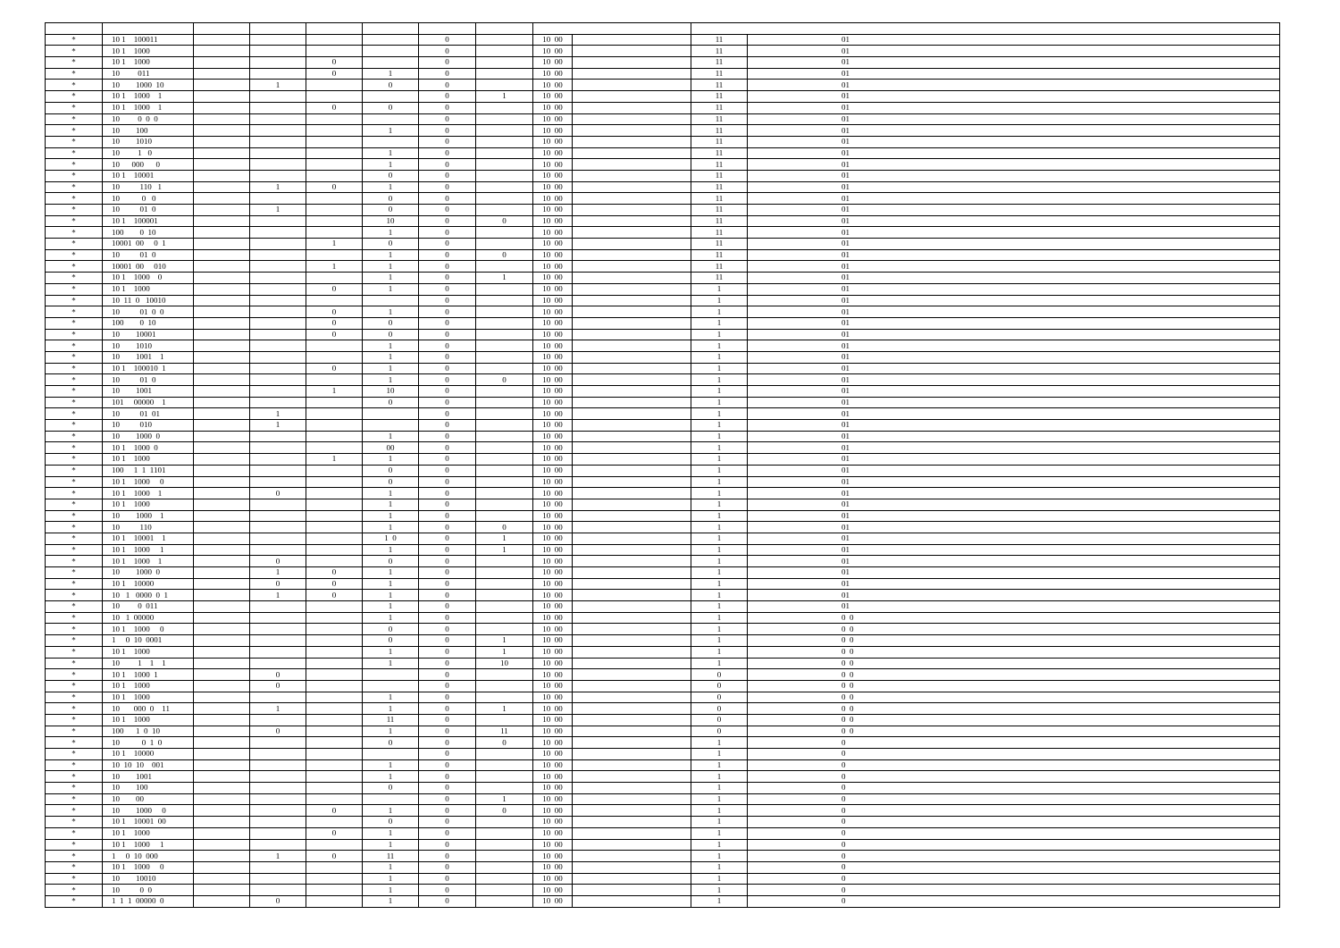| * | 10 1 100011 | | | | | 0 | | 10 00 | | 11 | 01 |
| * | 10 1 1000 | | | | | 0 | | 10 00 | | 11 | 01 |
| * | 10 1 1000 | | | 0 | | 0 | | 10 00 | | 11 | 01 |
| * | 10 011 | | | 0 | 1 | 0 | | 10 00 | | 11 | 01 |
| * | 10 1000 10 | | 1 | | 0 | 0 | | 10 00 | | 11 | 01 |
| * | 10 1 1000 1 | | | | | 0 | 1 | 10 00 | | 11 | 01 |
| * | 10 1 1000 1 | | | 0 | 0 | 0 | | 10 00 | | 11 | 01 |
| * | 10 0 0 0 | | | | | 0 | | 10 00 | | 11 | 01 |
| * | 10 100 | | | | 1 | 0 | | 10 00 | | 11 | 01 |
| * | 10 1010 | | | | | 0 | | 10 00 | | 11 | 01 |
| * | 10 1 0 | | | | 1 | 0 | | 10 00 | | 11 | 01 |
| * | 10 000 0 | | | | 1 | 0 | | 10 00 | | 11 | 01 |
| * | 10 1 10001 | | | | 0 | 0 | | 10 00 | | 11 | 01 |
| * | 10 110 1 | | 1 | 0 | 1 | 0 | | 10 00 | | 11 | 01 |
| * | 10 0 0 | | | | 0 | 0 | | 10 00 | | 11 | 01 |
| * | 10 01 0 | | 1 | | 0 | 0 | | 10 00 | | 11 | 01 |
| * | 10 1 100001 | | | | 10 | 0 | 0 | 10 00 | | 11 | 01 |
| * | 100 0 10 | | | | 1 | 0 | | 10 00 | | 11 | 01 |
| * | 10001 00 0 1 | | | 1 | 0 | 0 | | 10 00 | | 11 | 01 |
| * | 10 01 0 | | | | 1 | 0 | 0 | 10 00 | | 11 | 01 |
| * | 10001 00 010 | | | 1 | 1 | 0 | | 10 00 | | 11 | 01 |
| * | 10 1 1000 0 | | | | 1 | 0 | 1 | 10 00 | | 11 | 01 |
| * | 10 1 1000 | | | 0 | 1 | 0 | | 10 00 | | 1 | 01 |
| * | 10 11 0 10010 | | | | | 0 | | 10 00 | | 1 | 01 |
| * | 10 01 0 0 | | | 0 | 1 | 0 | | 10 00 | | 1 | 01 |
| * | 100 0 10 | | | 0 | 0 | 0 | | 10 00 | | 1 | 01 |
| * | 10 10001 | | | 0 | 0 | 0 | | 10 00 | | 1 | 01 |
| * | 10 1010 | | | | 1 | 0 | | 10 00 | | 1 | 01 |
| * | 10 1001 1 | | | | 1 | 0 | | 10 00 | | 1 | 01 |
| * | 10 1 100010 1 | | | 0 | 1 | 0 | | 10 00 | | 1 | 01 |
| * | 10 01 0 | | | | 1 | 0 | 0 | 10 00 | | 1 | 01 |
| * | 10 1001 | | | 1 | 10 | 0 | | 10 00 | | 1 | 01 |
| * | 101 00000 1 | | | | 0 | 0 | | 10 00 | | 1 | 01 |
| * | 10 01 01 | | 1 | | | 0 | | 10 00 | | 1 | 01 |
| * | 10 010 | | 1 | | | 0 | | 10 00 | | 1 | 01 |
| * | 10 1000 0 | | | | 1 | 0 | | 10 00 | | 1 | 01 |
| * | 10 1 1000 0 | | | | 00 | 0 | | 10 00 | | 1 | 01 |
| * | 10 1 1000 | | | 1 | 1 | 0 | | 10 00 | | 1 | 01 |
| * | 100 1 1 1101 | | | | 0 | 0 | | 10 00 | | 1 | 01 |
| * | 10 1 1000 0 | | | | 0 | 0 | | 10 00 | | 1 | 01 |
| * | 10 1 1000 1 | | 0 | | 1 | 0 | | 10 00 | | 1 | 01 |
| * | 10 1 1000 | | | | 1 | 0 | | 10 00 | | 1 | 01 |
| * | 10 1000 1 | | | | 1 | 0 | | 10 00 | | 1 | 01 |
| * | 10 110 | | | | 1 | 0 | 0 | 10 00 | | 1 | 01 |
| * | 10 1 10001 1 | | | | 1 0 | 0 | 1 | 10 00 | | 1 | 01 |
| * | 10 1 1000 1 | | | | 1 | 0 | 1 | 10 00 | | 1 | 01 |
| * | 10 1 1000 1 | | 0 | | 0 | 0 | | 10 00 | | 1 | 01 |
| * | 10 1000 0 | | 1 | 0 | 1 | 0 | | 10 00 | | 1 | 01 |
| * | 10 1 10000 | | 0 | 0 | 1 | 0 | | 10 00 | | 1 | 01 |
| * | 10 1 0000 0 1 | | 1 | 0 | 1 | 0 | | 10 00 | | 1 | 01 |
| * | 10 0 011 | | | | 1 | 0 | | 10 00 | | 1 | 01 |
| * | 10 1 00000 | | | | 1 | 0 | | 10 00 | | 1 | 0 0 |
| * | 10 1 1000 0 | | | | 0 | 0 | | 10 00 | | 1 | 0 0 |
| * | 1 0 10 0001 | | | | 0 | 0 | 1 | 10 00 | | 1 | 0 0 |
| * | 10 1 1000 | | | | 1 | 0 | 1 | 10 00 | | 1 | 0 0 |
| * | 10 1 1 1 | | | | 1 | 0 | 10 | 10 00 | | 1 | 0 0 |
| * | 10 1 1000 1 | | 0 | | | 0 | | 10 00 | | 0 | 0 0 |
| * | 10 1 1000 | | 0 | | | 0 | | 10 00 | | 0 | 0 0 |
| * | 10 1 1000 | | | | 1 | 0 | | 10 00 | | 0 | 0 0 |
| * | 10 000 0 11 | | 1 | | 1 | 0 | 1 | 10 00 | | 0 | 0 0 |
| * | 10 1 1000 | | | | 11 | 0 | | 10 00 | | 0 | 0 0 |
| * | 100 1 0 10 | | 0 | | 1 | 0 | 11 | 10 00 | | 0 | 0 0 |
| * | 10 0 1 0 | | | | 0 | 0 | 0 | 10 00 | | 1 | 0 |
| * | 10 1 10000 | | | | | 0 | | 10 00 | | 1 | 0 |
| * | 10 10 10 001 | | | | 1 | 0 | | 10 00 | | 1 | 0 |
| * | 10 1001 | | | | 1 | 0 | | 10 00 | | 1 | 0 |
| * | 10 100 | | | | 0 | 0 | | 10 00 | | 1 | 0 |
| * | 10 00 | | | | | 0 | 1 | 10 00 | | 1 | 0 |
| * | 10 1000 0 | | | 0 | 1 | 0 | 0 | 10 00 | | 1 | 0 |
| * | 10 1 10001 00 | | | | 0 | 0 | | 10 00 | | 1 | 0 |
| * | 10 1 1000 | | | 0 | 1 | 0 | | 10 00 | | 1 | 0 |
| * | 10 1 1000 1 | | | | 1 | 0 | | 10 00 | | 1 | 0 |
| * | 1 0 10 000 | | 1 | 0 | 11 | 0 | | 10 00 | | 1 | 0 |
| * | 10 1 1000 0 | | | | 1 | 0 | | 10 00 | | 1 | 0 |
| * | 10 10010 | | | | 1 | 0 | | 10 00 | | 1 | 0 |
| * | 10 0 0 | | | | 1 | 0 | | 10 00 | | 1 | 0 |
| * | 1 1 1 00000 0 | | 0 | | 1 | 0 | | 10 00 | | 1 | 0 |